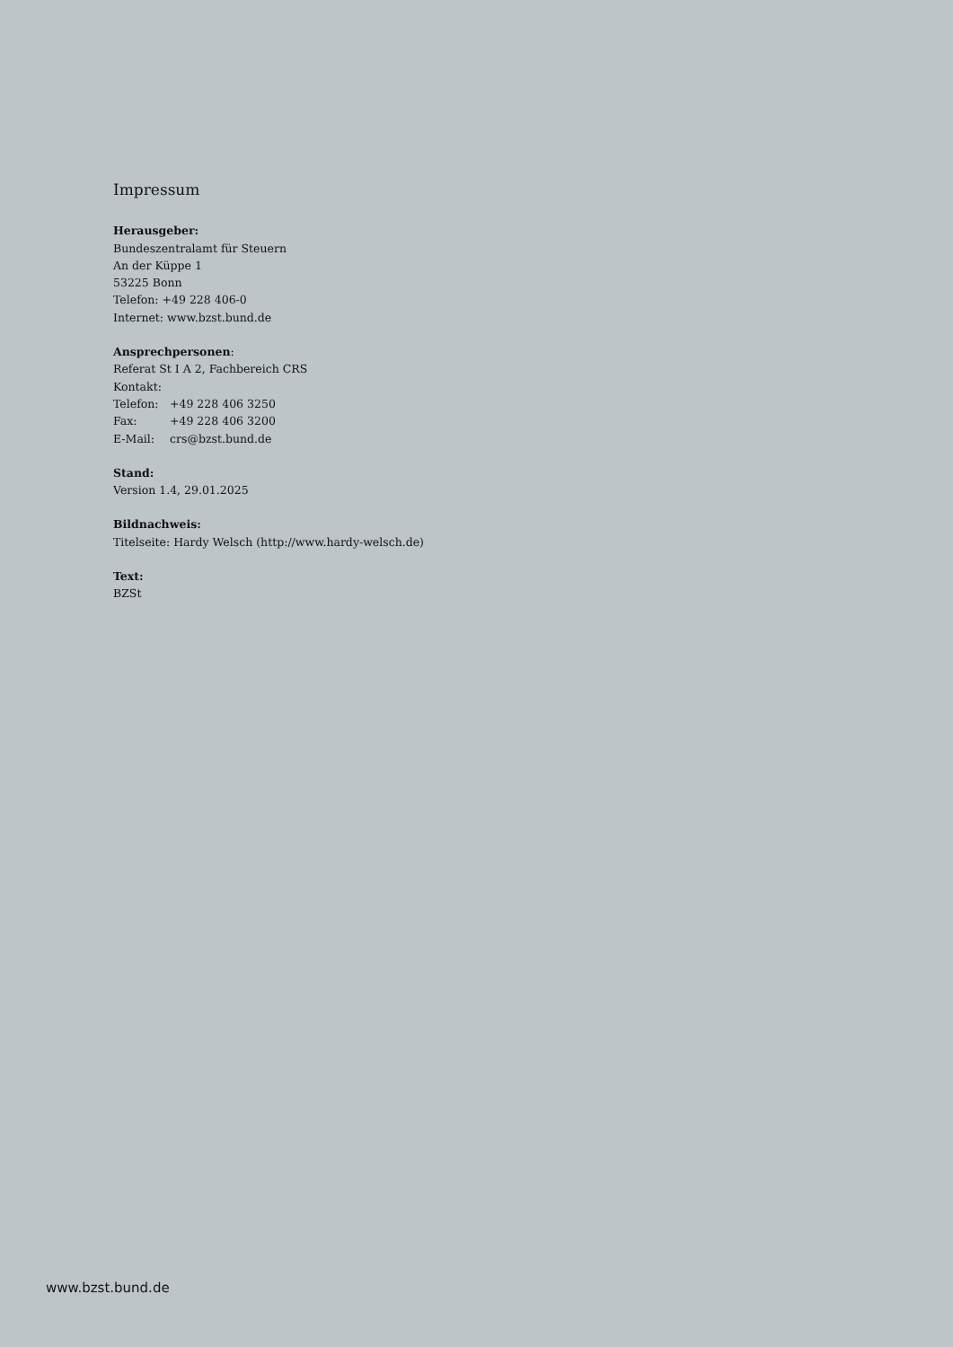Impressum
Herausgeber:
Bundeszentralamt für Steuern
An der Küppe 1
53225 Bonn
Telefon: +49 228 406-0
Internet: www.bzst.bund.de
Ansprechpersonen:
Referat St I A 2, Fachbereich CRS
Kontakt:
| Telefon: | +49 228 406 3250 |
| Fax: | +49 228 406 3200 |
| E-Mail: | crs@bzst.bund.de |
Stand:
Version 1.4, 29.01.2025
Bildnachweis:
Titelseite: Hardy Welsch (http://www.hardy-welsch.de)
Text:
BZSt
www.bzst.bund.de